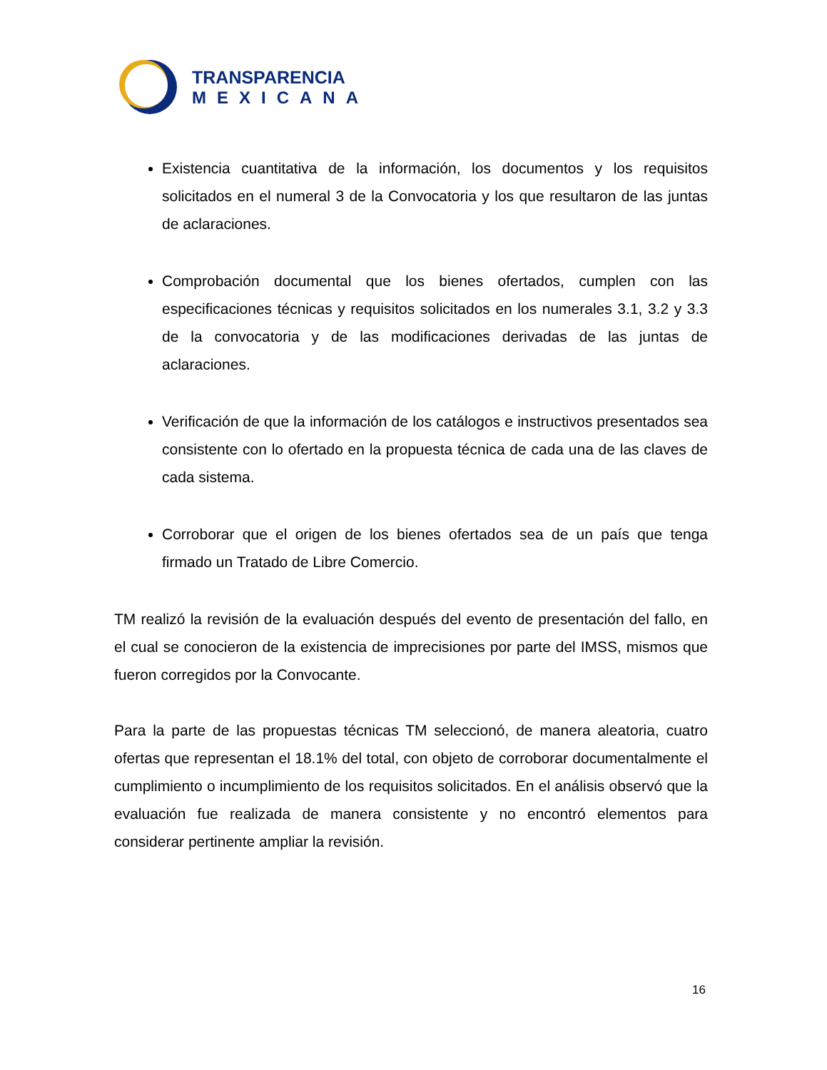TRANSPARENCIA
MEXICANA
Existencia cuantitativa de la información, los documentos y los requisitos solicitados en el numeral 3 de la Convocatoria y los que resultaron de las juntas de aclaraciones.
Comprobación documental que los bienes ofertados, cumplen con las especificaciones técnicas y requisitos solicitados en los numerales 3.1, 3.2 y 3.3 de la convocatoria y de las modificaciones derivadas de las juntas de aclaraciones.
Verificación de que la información de los catálogos e instructivos presentados sea consistente con lo ofertado en la propuesta técnica de cada una de las claves de cada sistema.
Corroborar que el origen de los bienes ofertados sea de un país que tenga firmado un Tratado de Libre Comercio.
TM realizó la revisión de la evaluación después del evento de presentación del fallo, en el cual se conocieron de la existencia de imprecisiones por parte del IMSS, mismos que fueron corregidos por la Convocante.
Para la parte de las propuestas técnicas TM seleccionó, de manera aleatoria, cuatro ofertas que representan el 18.1% del total, con objeto de corroborar documentalmente el cumplimiento o incumplimiento de los requisitos solicitados. En el análisis observó que la evaluación fue realizada de manera consistente y no encontró elementos para considerar pertinente ampliar la revisión.
16